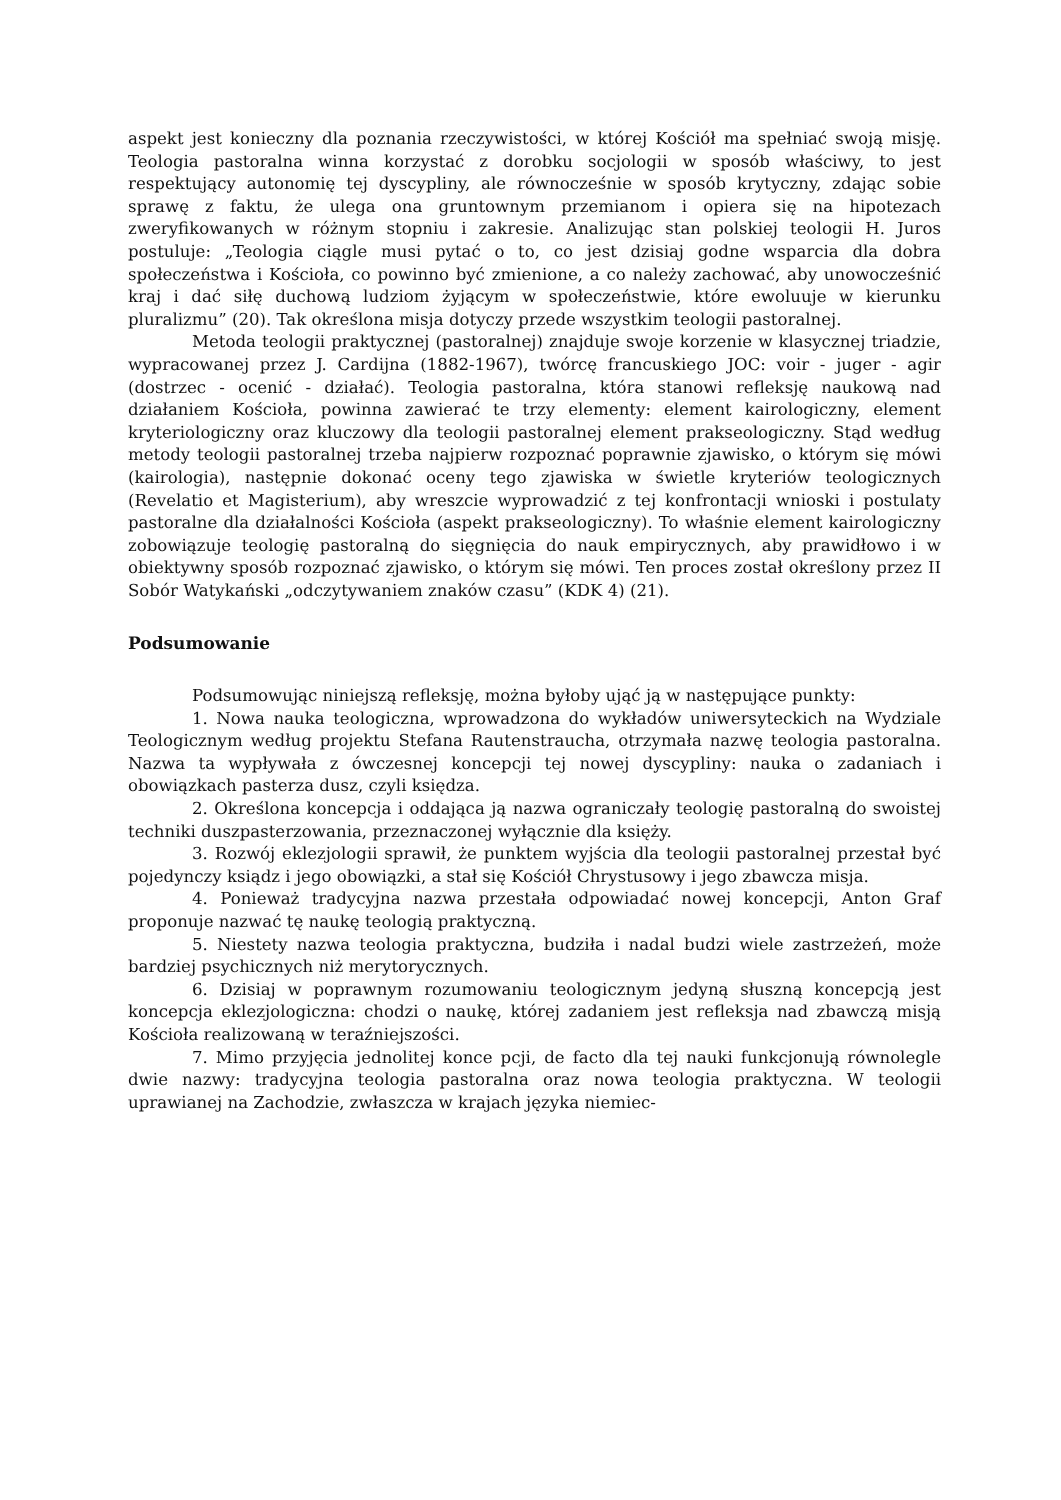aspekt jest konieczny dla poznania rzeczywistości, w której Kościół ma spełniać swoją misję. Teologia pastoralna winna korzystać z dorobku socjologii w sposób właściwy, to jest respektujący autonomię tej dyscypliny, ale równocześnie w sposób krytyczny, zdając sobie sprawę z faktu, że ulega ona gruntownym przemianom i opiera się na hipotezach zweryfikowanych w różnym stopniu i zakresie. Analizując stan polskiej teologii H. Juros postuluje: „Teologia ciągle musi pytać o to, co jest dzisiaj godne wsparcia dla dobra społeczeństwa i Kościoła, co powinno być zmienione, a co należy zachować, aby unowocześnić kraj i dać siłę duchową ludziom żyjącym w społeczeństwie, które ewoluuje w kierunku pluralizmu” (20). Tak określona misja dotyczy przede wszystkim teologii pastoralnej.
Metoda teologii praktycznej (pastoralnej) znajduje swoje korzenie w klasycznej triadzie, wypracowanej przez J. Cardijna (1882-1967), twórcę francuskiego JOC: voir - juger - agir (dostrzec - ocenić - działać). Teologia pastoralna, która stanowi refleksję naukową nad działaniem Kościoła, powinna zawierać te trzy elementy: element kairologiczny, element kryteriologiczny oraz kluczowy dla teologii pastoralnej element prakseologiczny. Stąd według metody teologii pastoralnej trzeba najpierw rozpoznać poprawnie zjawisko, o którym się mówi (kairologia), następnie dokonać oceny tego zjawiska w świetle kryteriów teologicznych (Revelatio et Magisterium), aby wreszcie wyprowadzić z tej konfrontacji wnioski i postulaty pastoralne dla działalności Kościoła (aspekt prakseologiczny). To właśnie element kairologiczny zobowiązuje teologię pastoralną do sięgnięcia do nauk empirycznych, aby prawidłowo i w obiektywny sposób rozpoznać zjawisko, o którym się mówi. Ten proces został określony przez II Sobór Watykański „odczytywaniem znaków czasu” (KDK 4) (21).
Podsumowanie
Podsumowując niniejszą refleksję, można byłoby ująć ją w następujące punkty:
1. Nowa nauka teologiczna, wprowadzona do wykładów uniwersyteckich na Wydziale Teologicznym według projektu Stefana Rautenstraucha, otrzymała nazwę teologia pastoralna. Nazwa ta wypływała z ówczesnej koncepcji tej nowej dyscypliny: nauka o zadaniach i obowiązkach pasterza dusz, czyli księdza.
2. Określona koncepcja i oddająca ją nazwa ograniczały teologię pastoralną do swoistej techniki duszpasterzowania, przeznaczonej wyłącznie dla księży.
3. Rozwój eklezjologii sprawił, że punktem wyjścia dla teologii pastoralnej przestał być pojedynczy ksiądz i jego obowiązki, a stał się Kościół Chrystusowy i jego zbawcza misja.
4. Ponieważ tradycyjna nazwa przestała odpowiadać nowej koncepcji, Anton Graf proponuje nazwać tę naukę teologią praktyczną.
5. Niestety nazwa teologia praktyczna, budziła i nadal budzi wiele zastrzeżeń, może bardziej psychicznych niż merytorycznych.
6. Dzisiaj w poprawnym rozumowaniu teologicznym jedyną słuszną koncepcją jest koncepcja eklezjologiczna: chodzi o naukę, której zadaniem jest refleksja nad zbawczą misją Kościoła realizowaną w teraźniejszości.
7. Mimo przyjęcia jednolitej konce pcji, de facto dla tej nauki funkcjonują równolegle dwie nazwy: tradycyjna teologia pastoralna oraz nowa teologia praktyczna. W teologii uprawianej na Zachodzie, zwłaszcza w krajach języka niemiec-